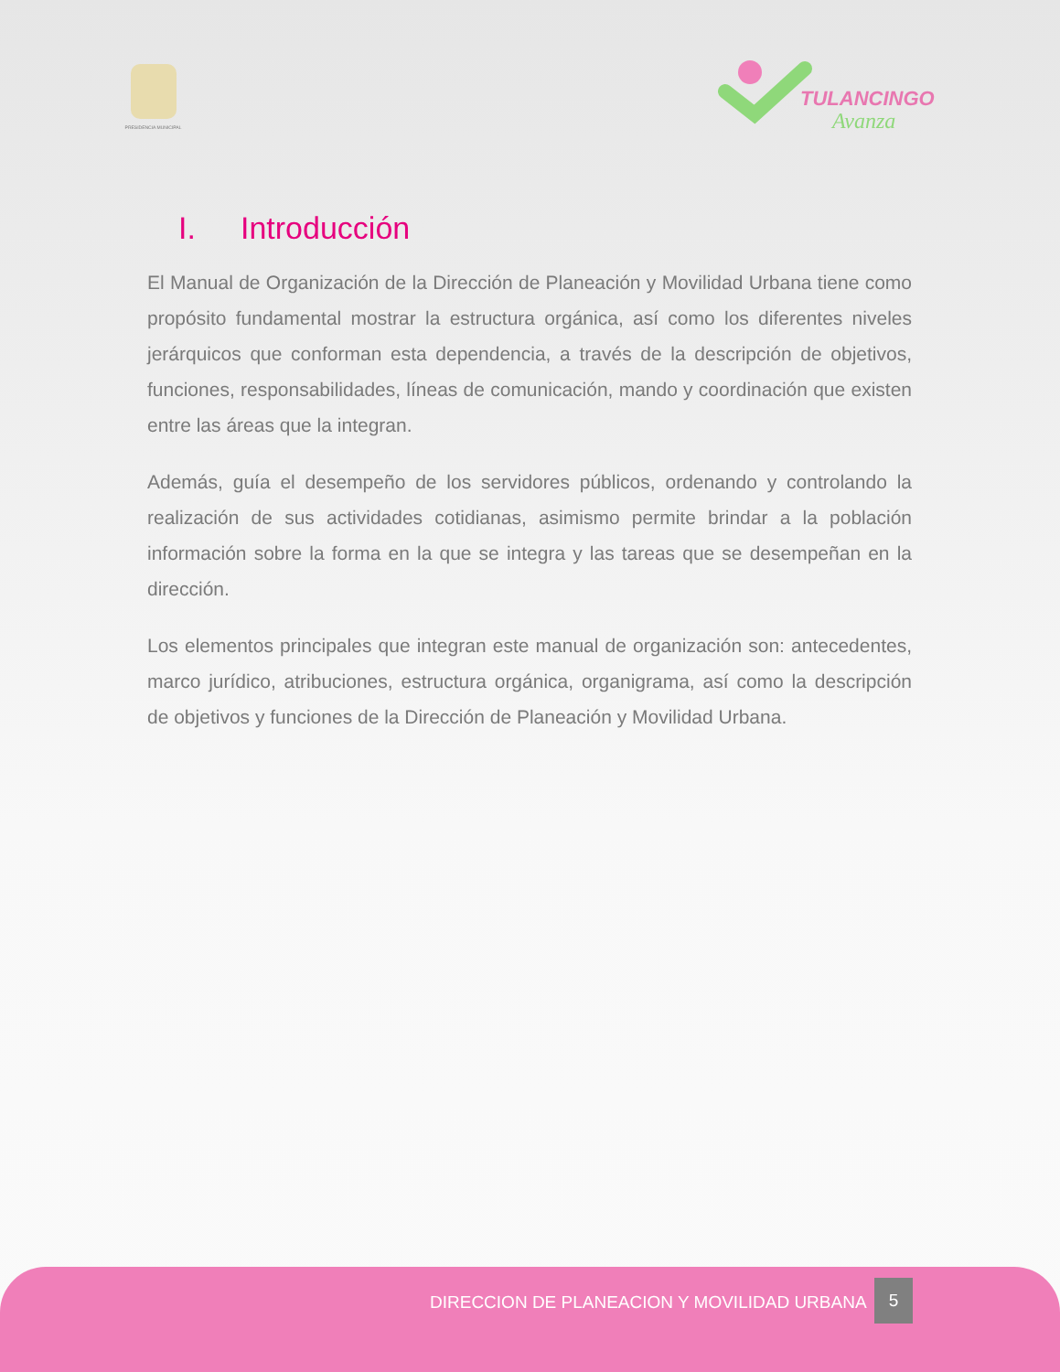PRESIDENCIA MUNICIPAL
TULANCINGO
Avanza
I. Introducción
El Manual de Organización de la Dirección de Planeación y Movilidad Urbana tiene como propósito fundamental mostrar la estructura orgánica, así como los diferentes niveles jerárquicos que conforman esta dependencia, a través de la descripción de objetivos, funciones, responsabilidades, líneas de comunicación, mando y coordinación que existen entre las áreas que la integran.
Además, guía el desempeño de los servidores públicos, ordenando y controlando la realización de sus actividades cotidianas, asimismo permite brindar a la población información sobre la forma en la que se integra y las tareas que se desempeñan en la dirección.
Los elementos principales que integran este manual de organización son: antecedentes, marco jurídico, atribuciones, estructura orgánica, organigrama, así como la descripción de objetivos y funciones de la Dirección de Planeación y Movilidad Urbana.
DIRECCION DE PLANEACION Y MOVILIDAD URBANA
5